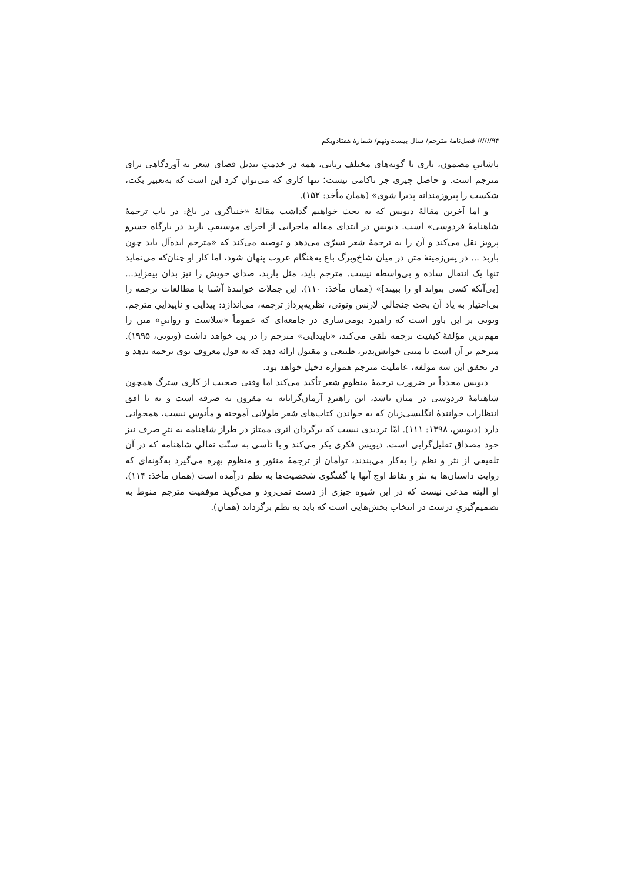۹۴////// فصل‌نامهٔ مترجم/ سال بیست‌ونهم/ شمارهٔ هفتادویکم
پاشانیِ مضمون، بازی با گونه‌های مختلف زبانی، همه در خدمتِ تبدیل فضای شعر به آوردگاهی برای مترجم است. و حاصل چیزی جز ناکامی نیست؛ تنها کاری که می‌توان کرد این است که به‌تعبیر بکت، شکست را پیروزمندانه پذیرا شوی» (همان مأخذ: ۱۵۲).
و اما آخرین مقالهٔ دیویس که به بحث خواهیم گذاشت مقالهٔ «خنیاگری در باغ: در باب ترجمهٔ شاهنامهٔ فردوسی» است. دیویس در ابتدای مقاله ماجرایی از اجرای موسیقیِ باربد در بارگاه خسرو پرویز نقل می‌کند و آن را به ترجمهٔ شعر تسرّی می‌دهد و توصیه می‌کند که «مترجم ایده‌آل باید چون باربد ... در پس‌زمینهٔ متن در میان شاخ‌وبرگ باغ به‌هنگام غروب پنهان شود، اما کار او چنان‌که می‌نماید تنها یک انتقال ساده و بی‌واسطه نیست. مترجم باید، مثل باربد، صدای خویش را نیز بدان بیفزاید... [بی‌آنکه کسی بتواند او را ببیند]» (همان مأخذ: ۱۱۰). این جملات خوانندهٔ آشنا با مطالعات ترجمه را بی‌اختیار به یاد آن بحث جنجالیِ لارنس ونوتی، نظریه‌پرداز ترجمه، می‌اندازد: پیدایی و ناپیداییِ مترجم. ونوتی بر این باور است که راهبرد بومی‌سازی در جامعه‌ای که عموماً «سلاست و روانیِ» متن را مهم‌ترین مؤلفهٔ کیفیت ترجمه تلقی می‌کند، «ناپیدایی» مترجم را در پی خواهد داشت (ونوتی، ۱۹۹۵). مترجم بر آن است تا متنی خوانش‌پذیر، طبیعی و مقبول ارائه دهد که به قول معروف بوی ترجمه ندهد و در تحقق این سه مؤلفه، عاملیت مترجم همواره دخیل خواهد بود.
دیویس مجدداً بر ضرورت ترجمهٔ منظومِ شعر تأکید می‌کند اما وقتی صحبت از کاری سترگ همچون شاهنامهٔ فردوسی در میان باشد، این راهبردِ آرمان‌گرایانه نه مقرون به صرفه است و نه با افق انتظارات خوانندهٔ انگلیسی‌زبان که به خواندن کتاب‌های شعر طولانی آموخته و مأنوس نیست، همخوانی دارد (دیویس، ۱۳۹۸: ۱۱۱). امّا تردیدی نیست که برگردان اثری ممتاز در طراز شاهنامه به نثرِ صرف نیز خود مصداق تقلیل‌گرایی است. دیویس فکری بکر می‌کند و با تأسی به سنّت نقالیِ شاهنامه که در آن تلفیقی از نثر و نظم را به‌کار می‌بندند، توأمان از ترجمهٔ منثور و منظوم بهره می‌گیرد به‌گونه‌ای که روایتِ داستان‌ها به نثر و نقاط اوج آنها یا گفتگوی شخصیت‌ها به نظم درآمده است (همان مأخذ: ۱۱۴). او البته مدعی نیست که در این شیوه چیزی از دست نمی‌رود و می‌گوید موفقیت مترجم منوط به تصمیم‌گیریِ درست در انتخاب بخش‌هایی است که باید به نظم برگرداند (همان).